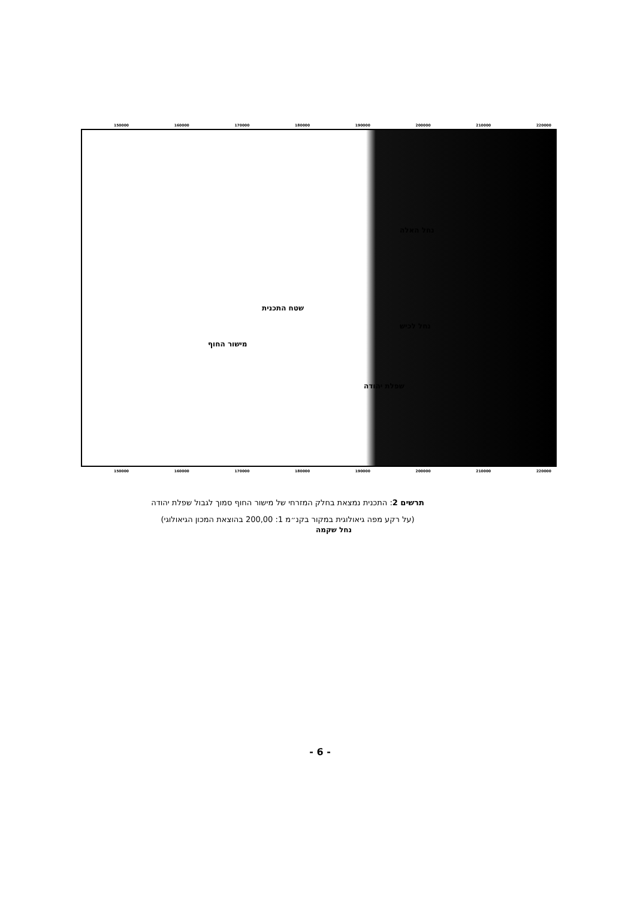150000 160000 170000 180000 190000 200000 210000 220000
נחל האלה
שטח התכנית
נחל לכיש
מישור החוף
שפלת יהודה
נחל שקמה
150000 160000 170000 180000 190000 200000 210000 220000
תרשים 2: התכנית נמצאת בחלק המזרחי של מישור החוף סמוך לגבול שפלת יהודה
(על רקע מפה גיאולוגית במקור בקנ״מ 1: 200,00 בהוצאת המכון הגיאולוגי)
- 6 -